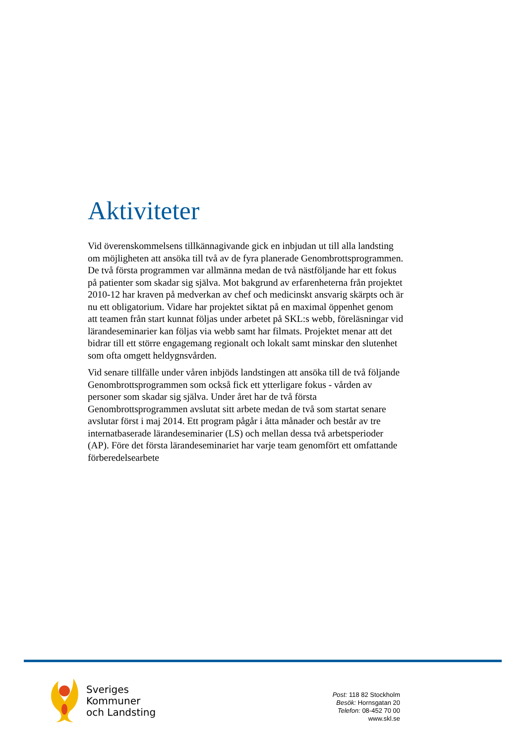Aktiviteter
Vid överenskommelsens tillkännagivande gick en inbjudan ut till alla landsting om möjligheten att ansöka till två av de fyra planerade Genombrottsprogrammen. De två första programmen var allmänna medan de två nästföljande har ett fokus på patienter som skadar sig själva. Mot bakgrund av erfarenheterna från projektet 2010-12 har kraven på medverkan av chef och medicinskt ansvarig skärpts och är nu ett obligatorium. Vidare har projektet siktat på en maximal öppenhet genom att teamen från start kunnat följas under arbetet på SKL:s webb, föreläsningar vid lärandeseminarier kan följas via webb samt har filmats. Projektet menar att det bidrar till ett större engagemang regionalt och lokalt samt minskar den slutenhet som ofta omgett heldygnsvården.
Vid senare tillfälle under våren inbjöds landstingen att ansöka till de två följande Genombrottsprogrammen som också fick ett ytterligare fokus - vården av personer som skadar sig själva. Under året har de två första Genombrottsprogrammen avslutat sitt arbete medan de två som startat senare avslutar först i maj 2014. Ett program pågår i åtta månader och består av tre internatbaserade lärandeseminarier (LS) och mellan dessa två arbetsperioder (AP). Före det första lärandeseminariet har varje team genomfört ett omfattande förberedelsearbete
Sveriges
Kommuner
och Landsting
Post: 118 82 Stockholm
Besök: Hornsgatan 20
Telefon: 08-452 70 00
www.skl.se